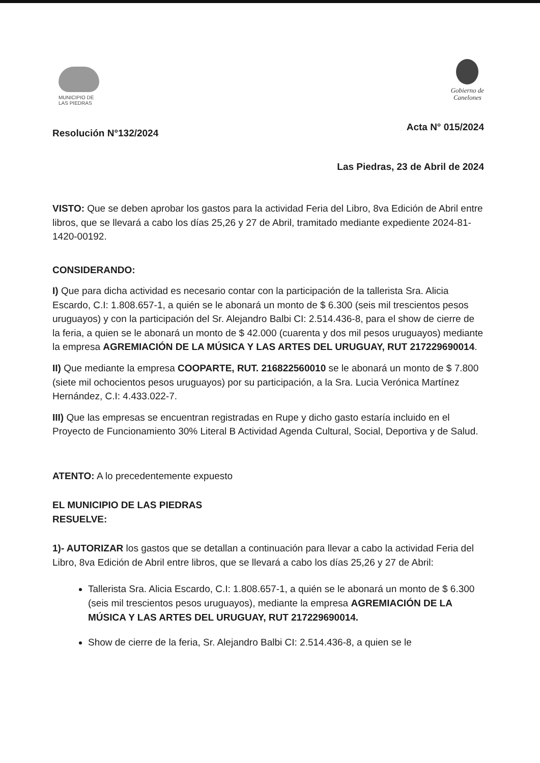MUNICIPIO DE
LAS PIEDRAS
Gobierno de
Canelones
Resolución N°132/2024 Acta N° 015/2024
Las Piedras, 23 de Abril de 2024
VISTO: Que se deben aprobar los gastos para la actividad Feria del Libro, 8va Edición de Abril entre libros, que se llevará a cabo los días 25,26 y 27 de Abril, tramitado mediante expediente 2024-81-1420-00192.
CONSIDERANDO:
I) Que para dicha actividad es necesario contar con la participación de la tallerista Sra. Alicia Escardo, C.I: 1.808.657-1, a quién se le abonará un monto de $ 6.300 (seis mil trescientos pesos uruguayos) y con la participación del Sr. Alejandro Balbi CI: 2.514.436-8, para el show de cierre de la feria, a quien se le abonará un monto de $ 42.000 (cuarenta y dos mil pesos uruguayos) mediante la empresa AGREMIACIÓN DE LA MÚSICA Y LAS ARTES DEL URUGUAY, RUT 217229690014.
II) Que mediante la empresa COOPARTE, RUT. 216822560010 se le abonará un monto de $ 7.800 (siete mil ochocientos pesos uruguayos) por su participación, a la Sra. Lucia Verónica Martínez Hernández, C.I: 4.433.022-7.
III) Que las empresas se encuentran registradas en Rupe y dicho gasto estaría incluido en el Proyecto de Funcionamiento 30% Literal B Actividad Agenda Cultural, Social, Deportiva y de Salud.
ATENTO: A lo precedentemente expuesto
EL MUNICIPIO DE LAS PIEDRAS
RESUELVE:
1)- AUTORIZAR los gastos que se detallan a continuación para llevar a cabo la actividad Feria del Libro, 8va Edición de Abril entre libros, que se llevará a cabo los días 25,26 y 27 de Abril:
Tallerista Sra. Alicia Escardo, C.I: 1.808.657-1, a quién se le abonará un monto de $ 6.300 (seis mil trescientos pesos uruguayos), mediante la empresa AGREMIACIÓN DE LA MÚSICA Y LAS ARTES DEL URUGUAY, RUT 217229690014.
Show de cierre de la feria, Sr. Alejandro Balbi CI: 2.514.436-8, a quien se le